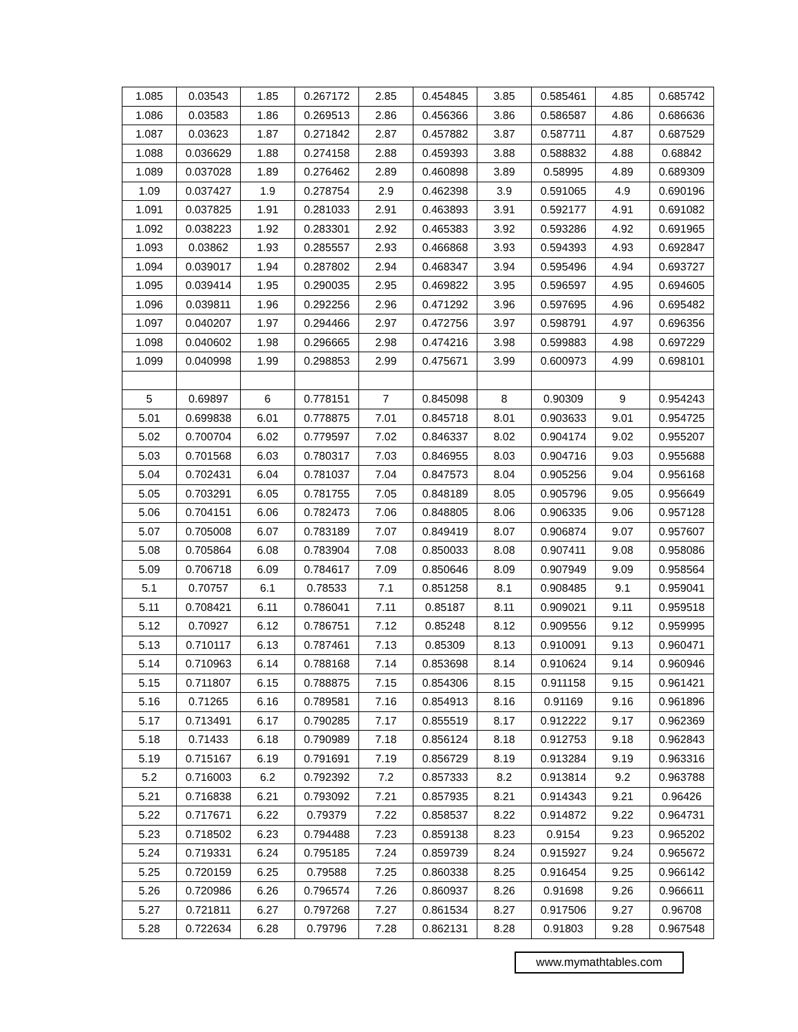| 1.085 | 0.03543 | 1.85 | 0.267172 | 2.85 | 0.454845 | 3.85 | 0.585461 | 4.85 | 0.685742 |
| 1.086 | 0.03583 | 1.86 | 0.269513 | 2.86 | 0.456366 | 3.86 | 0.586587 | 4.86 | 0.686636 |
| 1.087 | 0.03623 | 1.87 | 0.271842 | 2.87 | 0.457882 | 3.87 | 0.587711 | 4.87 | 0.687529 |
| 1.088 | 0.036629 | 1.88 | 0.274158 | 2.88 | 0.459393 | 3.88 | 0.588832 | 4.88 | 0.68842 |
| 1.089 | 0.037028 | 1.89 | 0.276462 | 2.89 | 0.460898 | 3.89 | 0.58995 | 4.89 | 0.689309 |
| 1.09 | 0.037427 | 1.9 | 0.278754 | 2.9 | 0.462398 | 3.9 | 0.591065 | 4.9 | 0.690196 |
| 1.091 | 0.037825 | 1.91 | 0.281033 | 2.91 | 0.463893 | 3.91 | 0.592177 | 4.91 | 0.691082 |
| 1.092 | 0.038223 | 1.92 | 0.283301 | 2.92 | 0.465383 | 3.92 | 0.593286 | 4.92 | 0.691965 |
| 1.093 | 0.03862 | 1.93 | 0.285557 | 2.93 | 0.466868 | 3.93 | 0.594393 | 4.93 | 0.692847 |
| 1.094 | 0.039017 | 1.94 | 0.287802 | 2.94 | 0.468347 | 3.94 | 0.595496 | 4.94 | 0.693727 |
| 1.095 | 0.039414 | 1.95 | 0.290035 | 2.95 | 0.469822 | 3.95 | 0.596597 | 4.95 | 0.694605 |
| 1.096 | 0.039811 | 1.96 | 0.292256 | 2.96 | 0.471292 | 3.96 | 0.597695 | 4.96 | 0.695482 |
| 1.097 | 0.040207 | 1.97 | 0.294466 | 2.97 | 0.472756 | 3.97 | 0.598791 | 4.97 | 0.696356 |
| 1.098 | 0.040602 | 1.98 | 0.296665 | 2.98 | 0.474216 | 3.98 | 0.599883 | 4.98 | 0.697229 |
| 1.099 | 0.040998 | 1.99 | 0.298853 | 2.99 | 0.475671 | 3.99 | 0.600973 | 4.99 | 0.698101 |
| 5 | 0.69897 | 6 | 0.778151 | 7 | 0.845098 | 8 | 0.90309 | 9 | 0.954243 |
| 5.01 | 0.699838 | 6.01 | 0.778875 | 7.01 | 0.845718 | 8.01 | 0.903633 | 9.01 | 0.954725 |
| 5.02 | 0.700704 | 6.02 | 0.779597 | 7.02 | 0.846337 | 8.02 | 0.904174 | 9.02 | 0.955207 |
| 5.03 | 0.701568 | 6.03 | 0.780317 | 7.03 | 0.846955 | 8.03 | 0.904716 | 9.03 | 0.955688 |
| 5.04 | 0.702431 | 6.04 | 0.781037 | 7.04 | 0.847573 | 8.04 | 0.905256 | 9.04 | 0.956168 |
| 5.05 | 0.703291 | 6.05 | 0.781755 | 7.05 | 0.848189 | 8.05 | 0.905796 | 9.05 | 0.956649 |
| 5.06 | 0.704151 | 6.06 | 0.782473 | 7.06 | 0.848805 | 8.06 | 0.906335 | 9.06 | 0.957128 |
| 5.07 | 0.705008 | 6.07 | 0.783189 | 7.07 | 0.849419 | 8.07 | 0.906874 | 9.07 | 0.957607 |
| 5.08 | 0.705864 | 6.08 | 0.783904 | 7.08 | 0.850033 | 8.08 | 0.907411 | 9.08 | 0.958086 |
| 5.09 | 0.706718 | 6.09 | 0.784617 | 7.09 | 0.850646 | 8.09 | 0.907949 | 9.09 | 0.958564 |
| 5.1 | 0.70757 | 6.1 | 0.78533 | 7.1 | 0.851258 | 8.1 | 0.908485 | 9.1 | 0.959041 |
| 5.11 | 0.708421 | 6.11 | 0.786041 | 7.11 | 0.85187 | 8.11 | 0.909021 | 9.11 | 0.959518 |
| 5.12 | 0.70927 | 6.12 | 0.786751 | 7.12 | 0.85248 | 8.12 | 0.909556 | 9.12 | 0.959995 |
| 5.13 | 0.710117 | 6.13 | 0.787461 | 7.13 | 0.85309 | 8.13 | 0.910091 | 9.13 | 0.960471 |
| 5.14 | 0.710963 | 6.14 | 0.788168 | 7.14 | 0.853698 | 8.14 | 0.910624 | 9.14 | 0.960946 |
| 5.15 | 0.711807 | 6.15 | 0.788875 | 7.15 | 0.854306 | 8.15 | 0.911158 | 9.15 | 0.961421 |
| 5.16 | 0.71265 | 6.16 | 0.789581 | 7.16 | 0.854913 | 8.16 | 0.91169 | 9.16 | 0.961896 |
| 5.17 | 0.713491 | 6.17 | 0.790285 | 7.17 | 0.855519 | 8.17 | 0.912222 | 9.17 | 0.962369 |
| 5.18 | 0.71433 | 6.18 | 0.790989 | 7.18 | 0.856124 | 8.18 | 0.912753 | 9.18 | 0.962843 |
| 5.19 | 0.715167 | 6.19 | 0.791691 | 7.19 | 0.856729 | 8.19 | 0.913284 | 9.19 | 0.963316 |
| 5.2 | 0.716003 | 6.2 | 0.792392 | 7.2 | 0.857333 | 8.2 | 0.913814 | 9.2 | 0.963788 |
| 5.21 | 0.716838 | 6.21 | 0.793092 | 7.21 | 0.857935 | 8.21 | 0.914343 | 9.21 | 0.96426 |
| 5.22 | 0.717671 | 6.22 | 0.79379 | 7.22 | 0.858537 | 8.22 | 0.914872 | 9.22 | 0.964731 |
| 5.23 | 0.718502 | 6.23 | 0.794488 | 7.23 | 0.859138 | 8.23 | 0.9154 | 9.23 | 0.965202 |
| 5.24 | 0.719331 | 6.24 | 0.795185 | 7.24 | 0.859739 | 8.24 | 0.915927 | 9.24 | 0.965672 |
| 5.25 | 0.720159 | 6.25 | 0.79588 | 7.25 | 0.860338 | 8.25 | 0.916454 | 9.25 | 0.966142 |
| 5.26 | 0.720986 | 6.26 | 0.796574 | 7.26 | 0.860937 | 8.26 | 0.91698 | 9.26 | 0.966611 |
| 5.27 | 0.721811 | 6.27 | 0.797268 | 7.27 | 0.861534 | 8.27 | 0.917506 | 9.27 | 0.96708 |
| 5.28 | 0.722634 | 6.28 | 0.79796 | 7.28 | 0.862131 | 8.28 | 0.91803 | 9.28 | 0.967548 |
www.mymathtables.com